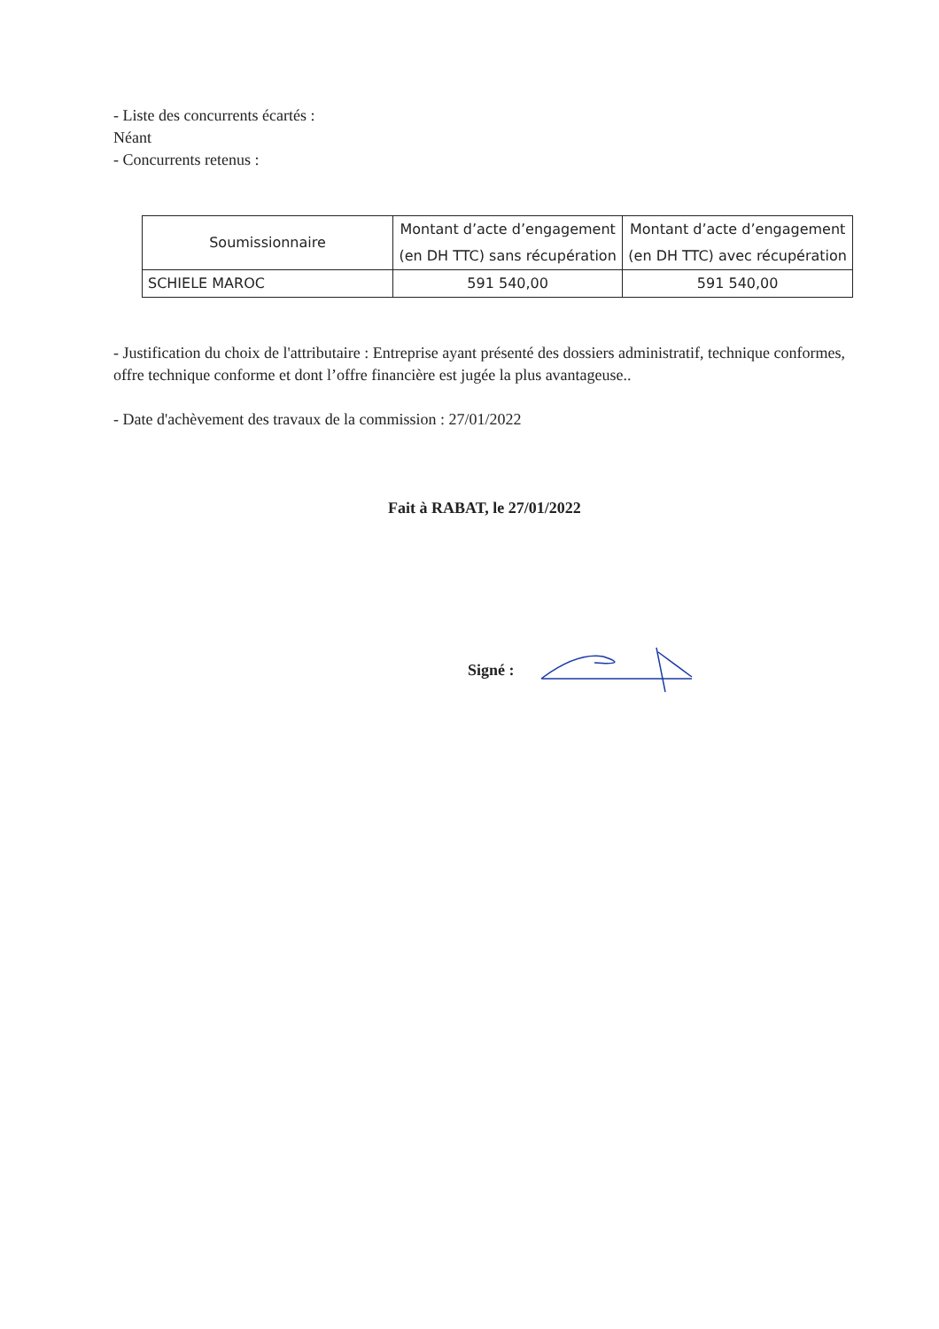- Liste des concurrents écartés :
Néant
- Concurrents retenus :
| Soumissionnaire | Montant d’acte d’engagement (en DH TTC) sans récupération | Montant d’acte d’engagement (en DH TTC) avec récupération |
| --- | --- | --- |
| SCHIELE MAROC | 591 540,00 | 591 540,00 |
- Justification du choix de l'attributaire : Entreprise ayant présenté des dossiers administratif, technique conformes, offre technique conforme et dont l’offre financière est jugée la plus avantageuse..
- Date d'achèvement des travaux de la commission : 27/01/2022
Fait à RABAT, le 27/01/2022
Signé :